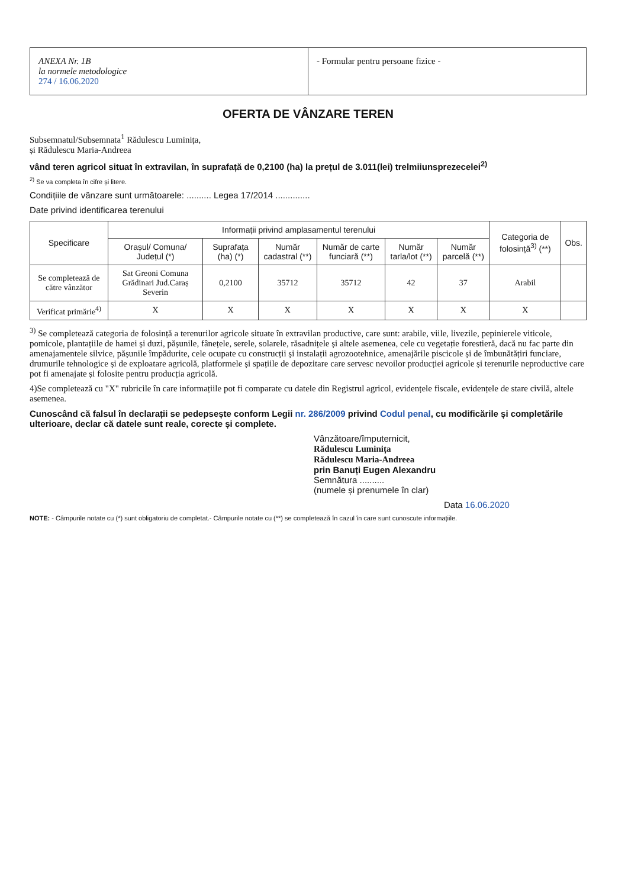ANEXA Nr. 1B
la normele metodologice
274 / 16.06.2020
- Formular pentru persoane fizice -
OFERTA DE VÂNZARE TEREN
Subsemnatul/Subsemnata<sup>1</sup> Rădulescu Luminița,
și Rădulescu Maria-Andreea
vând teren agricol situat în extravilan, în suprafață de 0,2100 (ha) la prețul de 3.011(lei) trelmiiunsprezecelei<sup>2)</sup>
<sup>2)</sup> Se va completa în cifre și litere.
Condițiile de vânzare sunt următoarele: .......... Legea 17/2014 ..............
Date privind identificarea terenului
| Specificare | Informații privind amplasamentul terenului | | | | | | Categoria de folosință<sup>3)</sup> (**) | Obs. |
| --- | --- | --- | --- | --- | --- | --- | --- | --- |
| | Orașul/ Comuna/ Județul (*) | Suprafața (ha) (*) | Număr cadastral (**) | Număr de carte funciară (**) | Număr tarla/lot (**) | Număr parcelă (**) | | |
| Se completează de către vânzător | Sat Greoni Comuna Grădinari Jud.Caraș Severin | 0,2100 | 35712 | 35712 | 42 | 37 | Arabil | |
| Verificat primărie<sup>4)</sup> | X | X | X | X | X | X | X | |
<sup>3)</sup> Se completează categoria de folosință a terenurilor agricole situate în extravilan productive, care sunt: arabile, viile, livezile, pepinierele viticole, pomicole, plantațiile de hamei și duzi, pășunile, fânețele, serele, solarele, răsadnițele și altele asemenea, cele cu vegetație forestieră, dacă nu fac parte din amenajamentele silvice, pășunile împădurite, cele ocupate cu construcții și instalații agrozootehnice, amenajările piscicole și de îmbunătățiri funciare, drumurile tehnologice și de exploatare agricolă, platformele și spațiile de depozitare care servesc nevoilor producției agricole și terenurile neproductive care pot fi amenajate și folosite pentru producția agricolă.
4)Se completează cu "X" rubricile în care informațiile pot fi comparate cu datele din Registrul agricol, evidențele fiscale, evidențele de stare civilă, altele asemenea.
Cunoscând că falsul în declarații se pedepsește conform Legii nr. 286/2009 privind Codul penal, cu modificările și completările ulterioare, declar că datele sunt reale, corecte și complete.
Vânzătoare/împuternicit,
Rădulescu Luminița
Rădulescu Maria-Andreea
prin Banuți Eugen Alexandru
Semnătura ..........
(numele și prenumele în clar)
Data 16.06.2020
NOTE: - Câmpurile notate cu (*) sunt obligatoriu de completat.- Câmpurile notate cu (**) se completează în cazul în care sunt cunoscute informațiile.